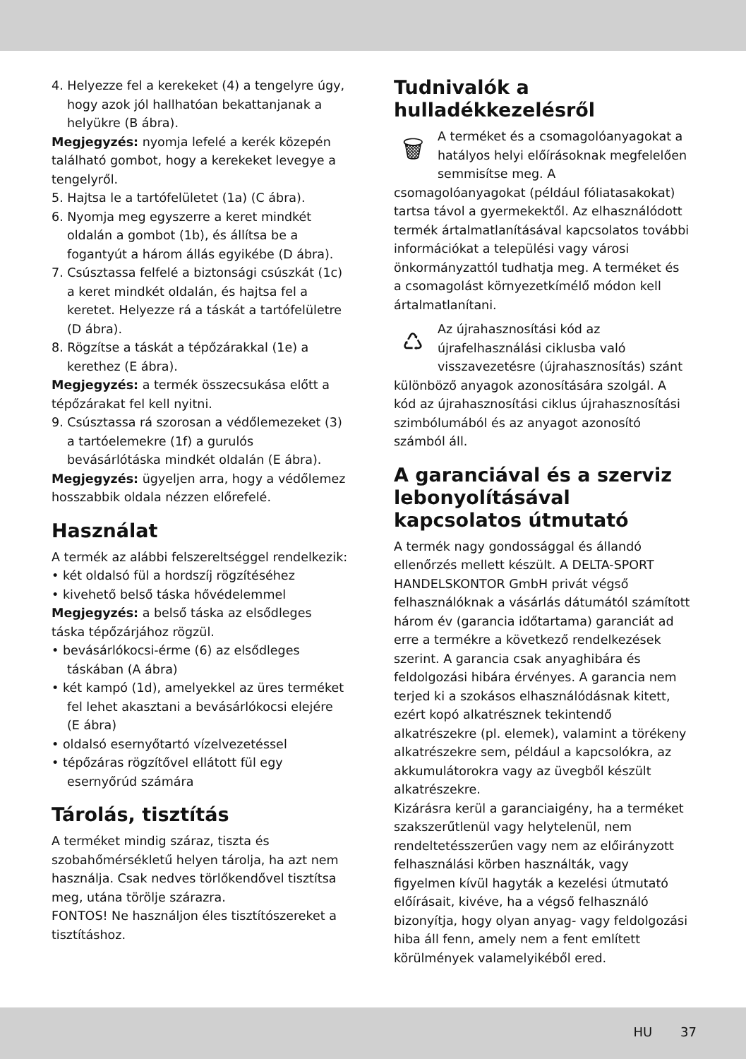4. Helyezze fel a kerekeket (4) a tengelyre úgy, hogy azok jól hallhatóan bekattanjanak a helyükre (B ábra).
Megjegyzés: nyomja lefelé a kerék közepén található gombot, hogy a kerekeket levegye a tengelyről.
5. Hajtsa le a tartófelületet (1a) (C ábra).
6. Nyomja meg egyszerre a keret mindkét oldalán a gombot (1b), és állítsa be a fogantyút a három állás egyikébe (D ábra).
7. Csúsztassa felfelé a biztonsági csúszkát (1c) a keret mindkét oldalán, és hajtsa fel a keretet. Helyezze rá a táskát a tartófelületre (D ábra).
8. Rögzítse a táskát a tépőzárakkal (1e) a kerethez (E ábra).
Megjegyzés: a termék összecsukása előtt a tépőzárakat fel kell nyitni.
9. Csúsztassa rá szorosan a védőlemezeket (3) a tartóelemekre (1f) a gurulós bevásárlótáska mindkét oldalán (E ábra).
Megjegyzés: ügyeljen arra, hogy a védőlemez hosszabbik oldala nézzen előrefelé.
Használat
A termék az alábbi felszereltséggel rendelkezik:
• két oldalsó fül a hordszíj rögzítéséhez
• kivehető belső táska hővédelemmel
Megjegyzés: a belső táska az elsődleges táska tépőzárjához rögzül.
• bevásárlókocsi-érme (6) az elsődleges táskában (A ábra)
• két kampó (1d), amelyekkel az üres terméket fel lehet akasztani a bevásárlókocsi elejére (E ábra)
• oldalsó esernyőtartó vízelvezetéssel
• tépőzáras rögzítővel ellátott fül egy esernyőrúd számára
Tárolás, tisztítás
A terméket mindig száraz, tiszta és szobahőmérsékletű helyen tárolja, ha azt nem használja. Csak nedves törlőkendővel tisztítsa meg, utána törölje szárazra.
FONTOS! Ne használjon éles tisztítószereket a tisztításhoz.
Tudnivalók a hulladékkezelésről
🗑 A terméket és a csomagolóanyagokat a hatályos helyi előírásoknak megfelelően semmisítse meg. A csomagolóanyagokat (például fóliatasakokat) tartsa távol a gyermekektől. Az elhasználódott termék ártalmatlanításával kapcsolatos további információkat a települési vagy városi önkormányzattól tudhatja meg. A terméket és a csomagolást környezetkímélő módon kell ártalmatlanítani.
♺ Az újrahasznosítási kód az újrafelhasználási ciklusba való visszavezetésre (újrahasznosítás) szánt különböző anyagok azonosítására szolgál. A kód az újrahasznosítási ciklus újrahasznosítási szimbólumából és az anyagot azonosító számból áll.
A garanciával és a szerviz lebonyolításával kapcsolatos útmutató
A termék nagy gondossággal és állandó ellenőrzés mellett készült. A DELTA-SPORT HANDELSKONTOR GmbH privát végső felhasználóknak a vásárlás dátumától számított három év (garancia időtartama) garanciát ad erre a termékre a következő rendelkezések szerint. A garancia csak anyaghibára és feldolgozási hibára érvényes. A garancia nem terjed ki a szokásos elhasználódásnak kitett, ezért kopó alkatrésznek tekintendő alkatrészekre (pl. elemek), valamint a törékeny alkatrészekre sem, például a kapcsolókra, az akkumulátorokra vagy az üvegből készült alkatrészekre.
Kizárásra kerül a garanciaigény, ha a terméket szakszerűtlenül vagy helytelenül, nem rendeltetésszerűen vagy nem az előirányzott felhasználási körben használták, vagy figyelmen kívül hagyták a kezelési útmutató előírásait, kivéve, ha a végső felhasználó bizonyítja, hogy olyan anyag- vagy feldolgozási hiba áll fenn, amely nem a fent említett körülmények valamelyikéből ered.
HU 37